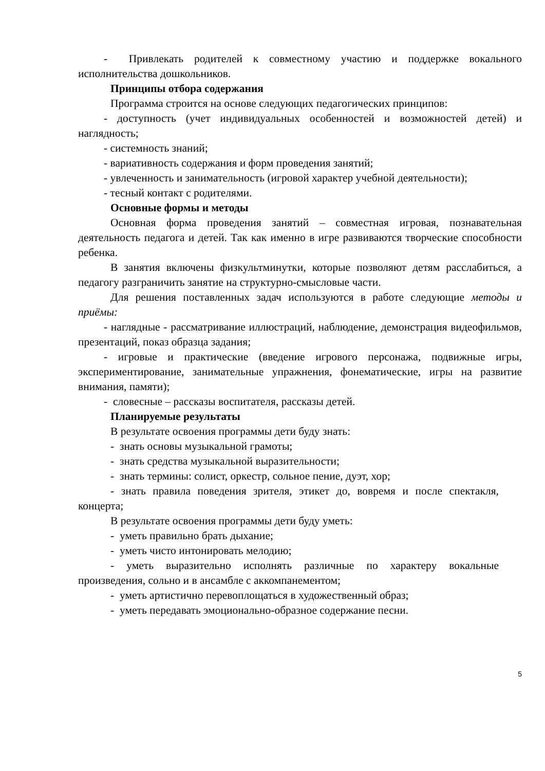- Привлекать родителей к совместному участию и поддержке вокального исполнительства дошкольников.
Принципы отбора содержания
Программа строится на основе следующих педагогических принципов:
- доступность (учет индивидуальных особенностей и возможностей детей) и наглядность;
- системность знаний;
- вариативность содержания и форм проведения занятий;
- увлеченность и занимательность (игровой характер учебной деятельности);
- тесный контакт с родителями.
Основные формы и методы
Основная форма проведения занятий – совместная игровая, познавательная деятельность педагога и детей. Так как именно в игре развиваются творческие способности ребенка.
В занятия включены физкультминутки, которые позволяют детям расслабиться, а педагогу разграничить занятие на структурно-смысловые части.
Для решения поставленных задач используются в работе следующие методы и приёмы:
- наглядные - рассматривание иллюстраций, наблюдение, демонстрация видеофильмов, презентаций, показ образца задания;
- игровые и практические (введение игрового персонажа, подвижные игры, экспериментирование, занимательные упражнения, фонематические, игры на развитие внимания, памяти);
- словесные – рассказы воспитателя, рассказы детей.
Планируемые результаты
В результате освоения программы дети буду знать:
- знать основы музыкальной грамоты;
- знать средства музыкальной выразительности;
- знать термины: солист, оркестр, сольное пение, дуэт, хор;
- знать правила поведения зрителя, этикет до, вовремя и после спектакля, концерта;
В результате освоения программы дети буду уметь:
- уметь правильно брать дыхание;
- уметь чисто интонировать мелодию;
- уметь выразительно исполнять различные по характеру вокальные произведения, сольно и в ансамбле с аккомпанементом;
- уметь артистично перевоплощаться в художественный образ;
- уметь передавать эмоционально-образное содержание песни.
5